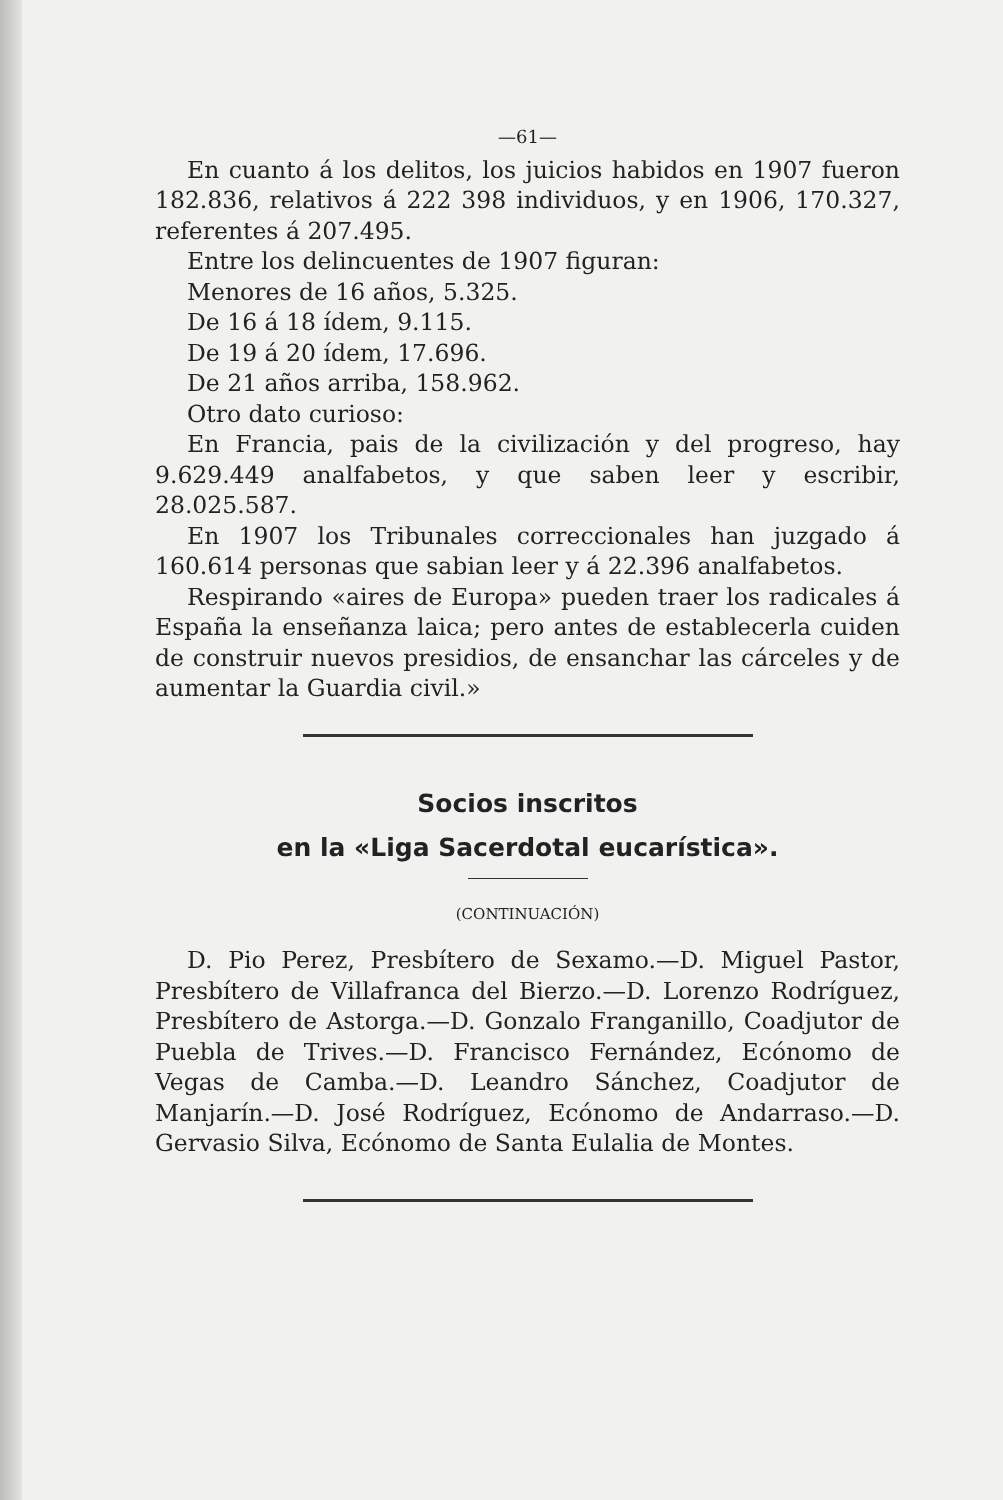—61—
En cuanto á los delitos, los juicios habidos en 1907 fueron 182.836, relativos á 222 398 individuos, y en 1906, 170.327, referentes á 207.495.
Entre los delincuentes de 1907 figuran:
Menores de 16 años, 5.325.
De 16 á 18 ídem, 9.115.
De 19 á 20 ídem, 17.696.
De 21 años arriba, 158.962.
Otro dato curioso:
En Francia, pais de la civilización y del progreso, hay 9.629.449 analfabetos, y que saben leer y escribir, 28.025.587.
En 1907 los Tribunales correccionales han juzgado á 160.614 personas que sabian leer y á 22.396 analfabetos.
Respirando «aires de Europa» pueden traer los radicales á España la enseñanza laica; pero antes de establecerla cuiden de construir nuevos presidios, de ensanchar las cárceles y de aumentar la Guardia civil.»
Socios inscritos
en la «Liga Sacerdotal eucarística».
(CONTINUACIÓN)
D. Pio Perez, Presbítero de Sexamo.—D. Miguel Pastor, Presbítero de Villafranca del Bierzo.—D. Lorenzo Rodríguez, Presbítero de Astorga.—D. Gonzalo Franganillo, Coadjutor de Puebla de Trives.—D. Francisco Fernández, Ecónomo de Vegas de Camba.—D. Leandro Sánchez, Coadjutor de Manjarín.—D. José Rodríguez, Ecónomo de Andarraso.—D. Gervasio Silva, Ecónomo de Santa Eulalia de Montes.